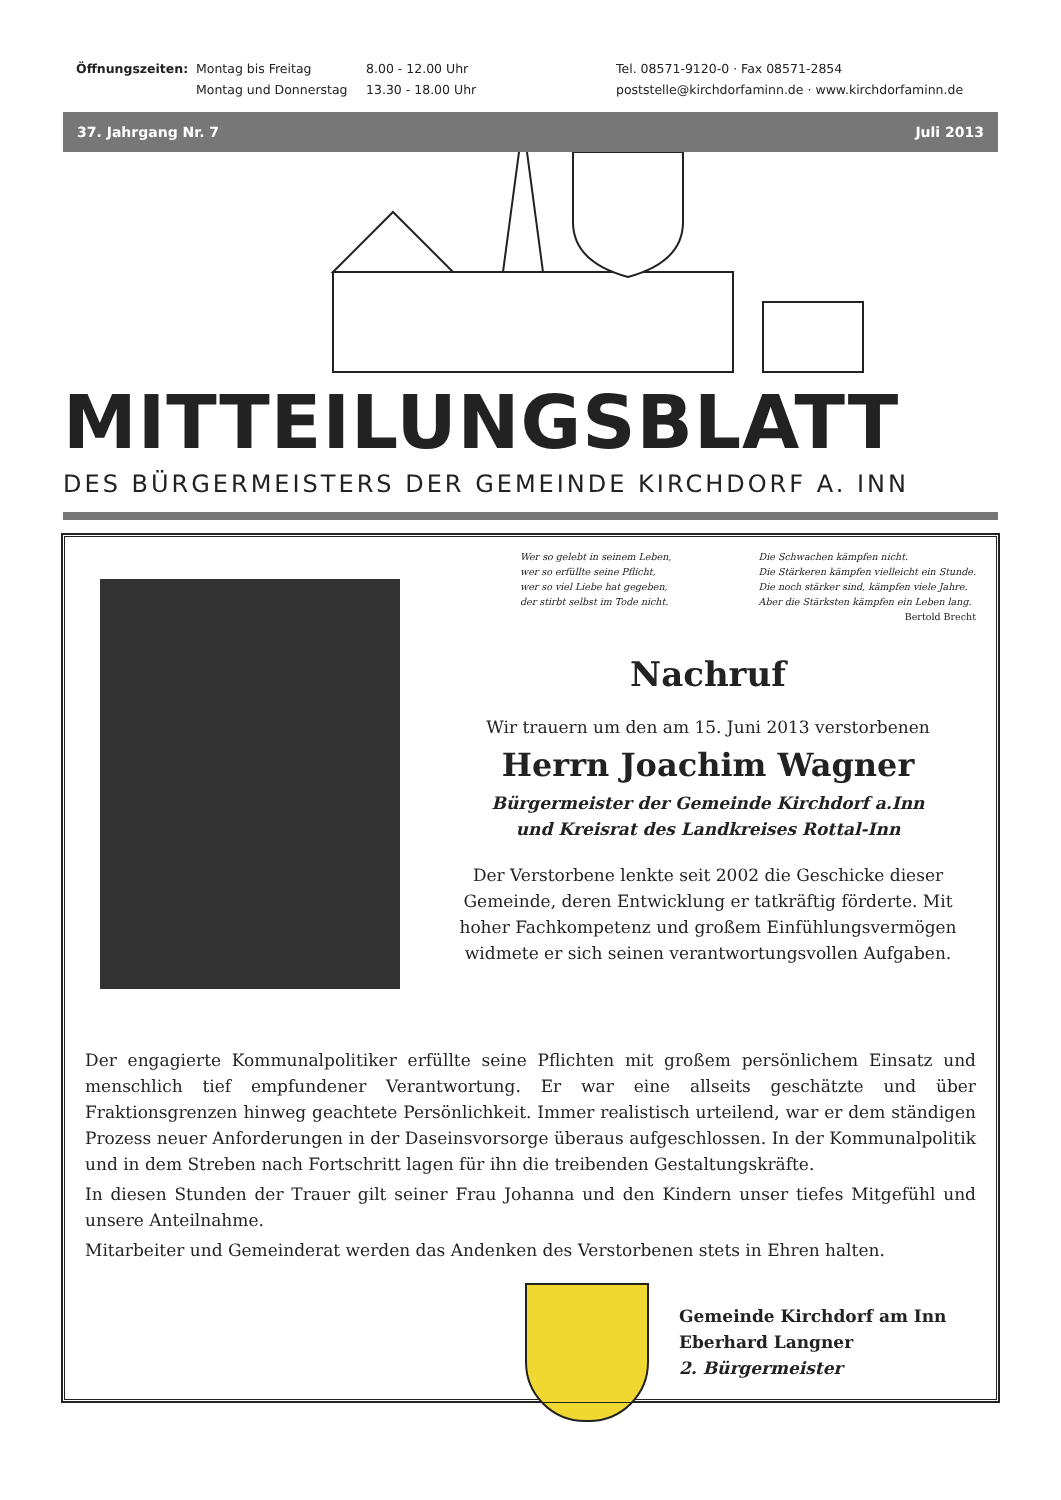Öffnungszeiten: Montag bis Freitag
Montag und Donnerstag
8.00 - 12.00 Uhr
13.30 - 18.00 Uhr
Tel. 08571-9120-0 · Fax 08571-2854
poststelle@kirchdorfaminn.de · www.kirchdorfaminn.de
37. Jahrgang Nr. 7 Juli 2013
MITTEILUNGSBLATT
DES BÜRGERMEISTERS DER GEMEINDE KIRCHDORF A. INN
Wer so gelebt in seinem Leben,
wer so erfüllte seine Pflicht,
wer so viel Liebe hat gegeben,
der stirbt selbst im Tode nicht.
Die Schwachen kämpfen nicht.
Die Stärkeren kämpfen vielleicht ein Stunde.
Die noch stärker sind, kämpfen viele Jahre.
Aber die Stärksten kämpfen ein Leben lang.
Bertold Brecht
Nachruf
Wir trauern um den am 15. Juni 2013 verstorbenen
Herrn Joachim Wagner
Bürgermeister der Gemeinde Kirchdorf a.Inn
und Kreisrat des Landkreises Rottal-Inn
Der Verstorbene lenkte seit 2002 die Geschicke dieser Gemeinde, deren Entwicklung er tatkräftig förderte. Mit hoher Fachkompetenz und großem Einfühlungsvermögen widmete er sich seinen verantwortungsvollen Aufgaben.
Der engagierte Kommunalpolitiker erfüllte seine Pflichten mit großem persönlichem Einsatz und menschlich tief empfundener Verantwortung. Er war eine allseits geschätzte und über Fraktionsgrenzen hinweg geachtete Persönlichkeit. Immer realistisch urteilend, war er dem ständigen Prozess neuer Anforderungen in der Daseinsvorsorge überaus aufgeschlossen. In der Kommunalpolitik und in dem Streben nach Fortschritt lagen für ihn die treibenden Gestaltungskräfte.
In diesen Stunden der Trauer gilt seiner Frau Johanna und den Kindern unser tiefes Mitgefühl und unsere Anteilnahme.
Mitarbeiter und Gemeinderat werden das Andenken des Verstorbenen stets in Ehren halten.
Gemeinde Kirchdorf am Inn
Eberhard Langner
2. Bürgermeister